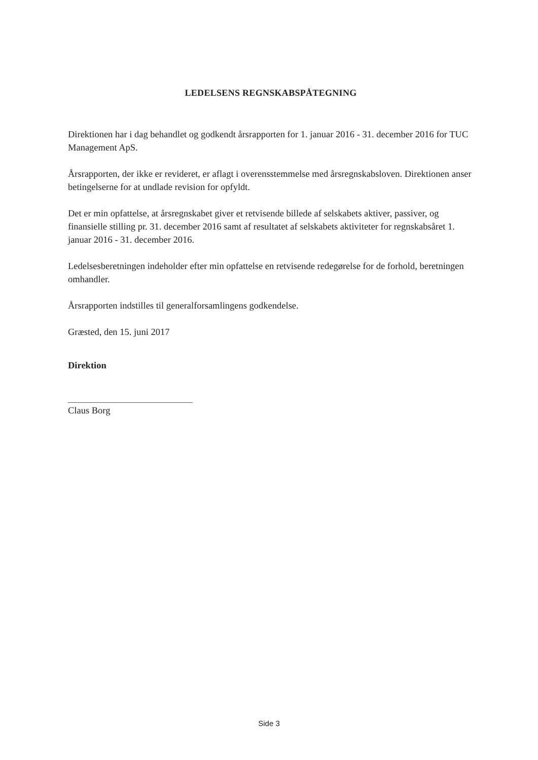LEDELSENS REGNSKABSPÅTEGNING
Direktionen har i dag behandlet og godkendt årsrapporten for 1. januar 2016 - 31. december 2016 for TUC Management ApS.
Årsrapporten, der ikke er revideret, er aflagt i overensstemmelse med årsregnskabsloven. Direktionen anser betingelserne for at undlade revision for opfyldt.
Det er min opfattelse, at årsregnskabet giver et retvisende billede af selskabets aktiver, passiver, og finansielle stilling pr. 31. december 2016 samt af resultatet af selskabets aktiviteter for regnskabsåret 1. januar 2016 - 31. december 2016.
Ledelsesberetningen indeholder efter min opfattelse en retvisende redegørelse for de forhold, beretningen omhandler.
Årsrapporten indstilles til generalforsamlingens godkendelse.
Græsted, den 15. juni 2017
Direktion
Claus Borg
Side 3